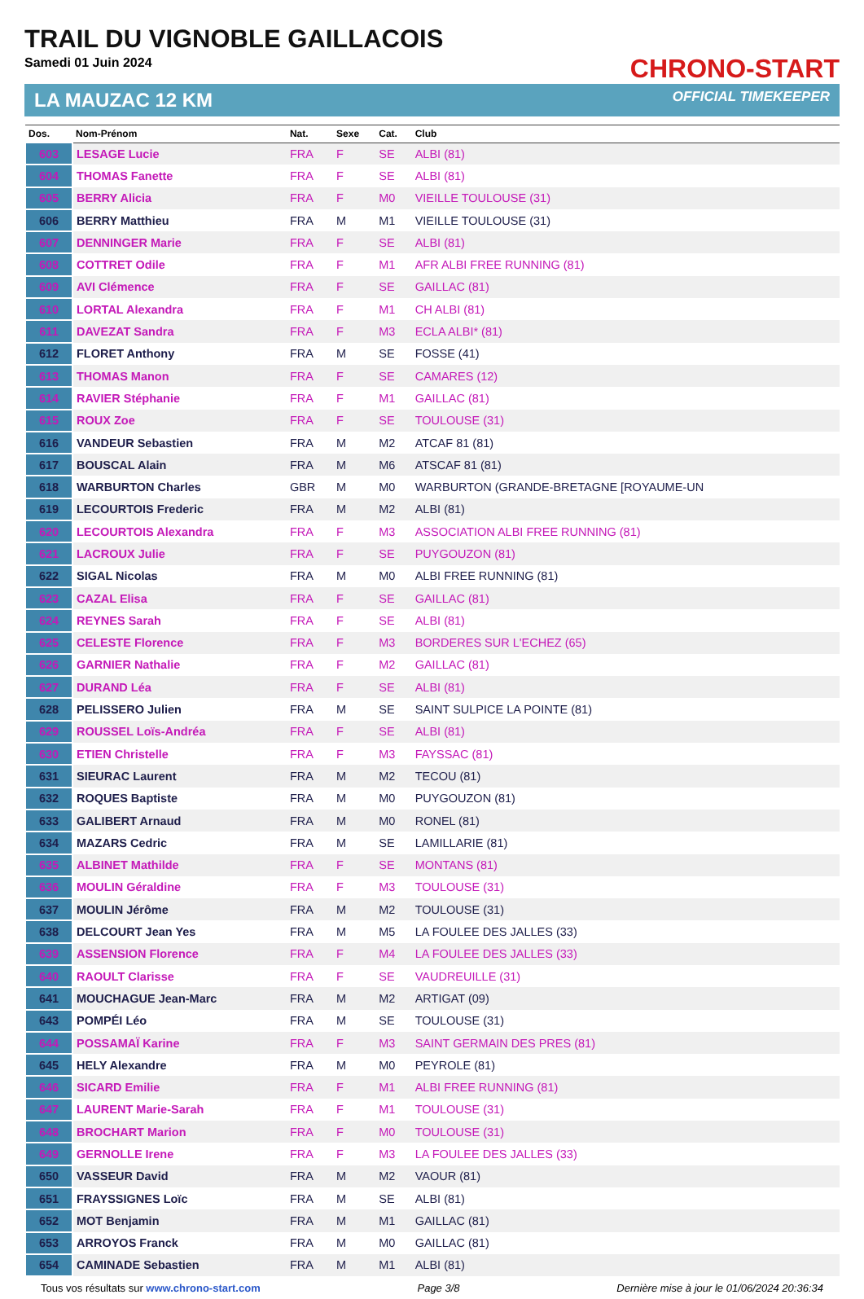TRAIL DU VIGNOBLE GAILLACOIS
Samedi 01 Juin 2024
CHRONO-START
LA MAUZAC 12 KM OFFICIAL TIMEKEEPER
| Dos. | Nom-Prénom | Nat. | Sexe | Cat. | Club |
| --- | --- | --- | --- | --- | --- |
| 603 | LESAGE Lucie | FRA | F | SE | ALBI (81) |
| 604 | THOMAS Fanette | FRA | F | SE | ALBI (81) |
| 605 | BERRY Alicia | FRA | F | M0 | VIEILLE TOULOUSE (31) |
| 606 | BERRY Matthieu | FRA | M | M1 | VIEILLE TOULOUSE (31) |
| 607 | DENNINGER Marie | FRA | F | SE | ALBI (81) |
| 608 | COTTRET Odile | FRA | F | M1 | AFR ALBI FREE RUNNING (81) |
| 609 | AVI Clémence | FRA | F | SE | GAILLAC (81) |
| 610 | LORTAL Alexandra | FRA | F | M1 | CH ALBI (81) |
| 611 | DAVEZAT Sandra | FRA | F | M3 | ECLA ALBI* (81) |
| 612 | FLORET Anthony | FRA | M | SE | FOSSE (41) |
| 613 | THOMAS Manon | FRA | F | SE | CAMARES (12) |
| 614 | RAVIER Stéphanie | FRA | F | M1 | GAILLAC (81) |
| 615 | ROUX Zoe | FRA | F | SE | TOULOUSE (31) |
| 616 | VANDEUR Sebastien | FRA | M | M2 | ATCAF 81 (81) |
| 617 | BOUSCAL Alain | FRA | M | M6 | ATSCAF 81 (81) |
| 618 | WARBURTON Charles | GBR | M | M0 | WARBURTON (GRANDE-BRETAGNE [ROYAUME-UN |
| 619 | LECOURTOIS Frederic | FRA | M | M2 | ALBI (81) |
| 620 | LECOURTOIS Alexandra | FRA | F | M3 | ASSOCIATION ALBI FREE RUNNING (81) |
| 621 | LACROUX Julie | FRA | F | SE | PUYGOUZON (81) |
| 622 | SIGAL Nicolas | FRA | M | M0 | ALBI FREE RUNNING (81) |
| 623 | CAZAL Elisa | FRA | F | SE | GAILLAC (81) |
| 624 | REYNES Sarah | FRA | F | SE | ALBI (81) |
| 625 | CELESTE Florence | FRA | F | M3 | BORDERES SUR L'ECHEZ (65) |
| 626 | GARNIER Nathalie | FRA | F | M2 | GAILLAC (81) |
| 627 | DURAND Léa | FRA | F | SE | ALBI (81) |
| 628 | PELISSERO Julien | FRA | M | SE | SAINT SULPICE LA POINTE (81) |
| 629 | ROUSSEL Loïs-Andréa | FRA | F | SE | ALBI (81) |
| 630 | ETIEN Christelle | FRA | F | M3 | FAYSSAC (81) |
| 631 | SIEURAC Laurent | FRA | M | M2 | TECOU (81) |
| 632 | ROQUES Baptiste | FRA | M | M0 | PUYGOUZON (81) |
| 633 | GALIBERT Arnaud | FRA | M | M0 | RONEL (81) |
| 634 | MAZARS Cedric | FRA | M | SE | LAMILLARIE (81) |
| 635 | ALBINET Mathilde | FRA | F | SE | MONTANS (81) |
| 636 | MOULIN Géraldine | FRA | F | M3 | TOULOUSE (31) |
| 637 | MOULIN Jérôme | FRA | M | M2 | TOULOUSE (31) |
| 638 | DELCOURT Jean Yes | FRA | M | M5 | LA FOULEE DES JALLES (33) |
| 639 | ASSENSION Florence | FRA | F | M4 | LA FOULEE DES JALLES (33) |
| 640 | RAOULT Clarisse | FRA | F | SE | VAUDREUILLE (31) |
| 641 | MOUCHAGUE Jean-Marc | FRA | M | M2 | ARTIGAT (09) |
| 643 | POMPÉI Léo | FRA | M | SE | TOULOUSE (31) |
| 644 | POSSAMAÏ Karine | FRA | F | M3 | SAINT GERMAIN DES PRES (81) |
| 645 | HELY Alexandre | FRA | M | M0 | PEYROLE (81) |
| 646 | SICARD Emilie | FRA | F | M1 | ALBI FREE RUNNING (81) |
| 647 | LAURENT Marie-Sarah | FRA | F | M1 | TOULOUSE (31) |
| 648 | BROCHART Marion | FRA | F | M0 | TOULOUSE (31) |
| 649 | GERNOLLE Irene | FRA | F | M3 | LA FOULEE DES JALLES (33) |
| 650 | VASSEUR David | FRA | M | M2 | VAOUR (81) |
| 651 | FRAYSSIGNES Loïc | FRA | M | SE | ALBI (81) |
| 652 | MOT Benjamin | FRA | M | M1 | GAILLAC (81) |
| 653 | ARROYOS Franck | FRA | M | M0 | GAILLAC (81) |
| 654 | CAMINADE Sebastien | FRA | M | M1 | ALBI (81) |
Tous vos résultats sur www.chrono-start.com Page 3/8 Dernière mise à jour le 01/06/2024 20:36:34